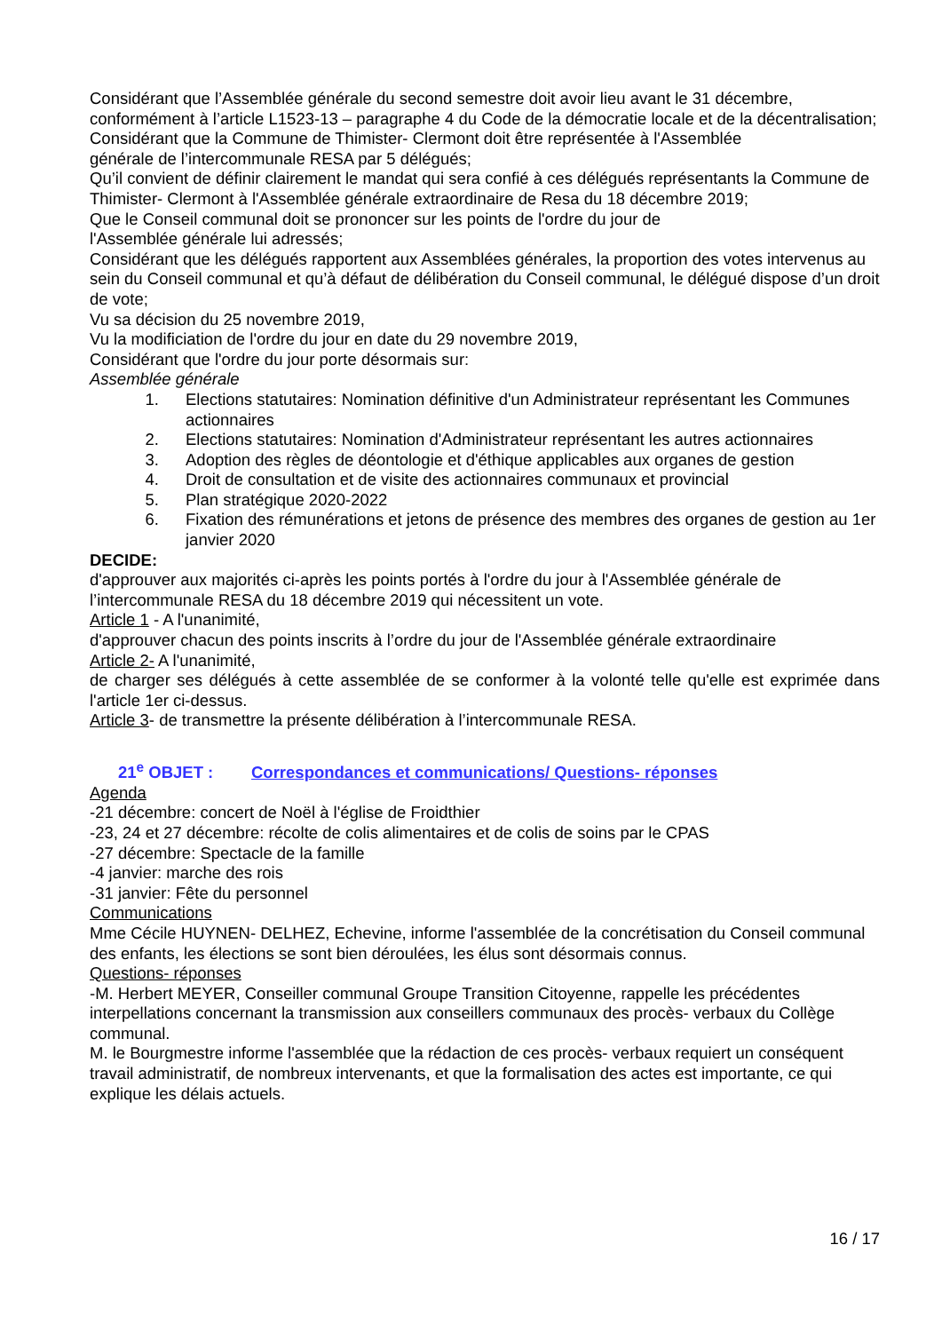Considérant que l’Assemblée générale du second semestre doit avoir lieu avant le 31 décembre, conformément à l’article L1523-13 – paragraphe 4 du Code de la démocratie locale et de la décentralisation;
Considérant que la Commune de Thimister- Clermont doit être représentée à l'Assemblée
générale de l’intercommunale RESA par 5 délégués;
Qu’il convient de définir clairement le mandat qui sera confié à ces délégués représentants la Commune de Thimister- Clermont à l'Assemblée générale extraordinaire de Resa du 18 décembre 2019;
Que le Conseil communal doit se prononcer sur les points de l'ordre du jour de
l'Assemblée générale lui adressés;
Considérant que les délégués rapportent aux Assemblées générales, la proportion des votes intervenus au sein du Conseil communal et qu’à défaut de délibération du Conseil communal, le délégué dispose d’un droit de vote;
Vu sa décision du 25 novembre 2019,
Vu la modificiation de l'ordre du jour en date du 29 novembre 2019,
Considérant que l'ordre du jour porte désormais sur:
Assemblée générale
1. Elections statutaires: Nomination définitive d'un Administrateur représentant les Communes actionnaires
2. Elections statutaires: Nomination d'Administrateur représentant les autres actionnaires
3. Adoption des règles de déontologie et d'éthique applicables aux organes de gestion
4. Droit de consultation et de visite des actionnaires communaux et provincial
5. Plan stratégique 2020-2022
6. Fixation des rémunérations et jetons de présence des membres des organes de gestion au 1er janvier 2020
DECIDE:
d'approuver aux majorités ci-après les points portés à l'ordre du jour à l'Assemblée générale de l’intercommunale RESA du 18 décembre 2019 qui nécessitent un vote.
Article 1 - A l'unanimité,
d'approuver chacun des points inscrits à l’ordre du jour de l'Assemblée générale extraordinaire
Article 2- A l'unanimité,
de charger ses délégués à cette assemblée de se conformer à la volonté telle qu'elle est exprimée dans l'article 1er ci-dessus.
Article 3- de transmettre la présente délibération à l’intercommunale RESA.
21<sup>e</sup> OBJET : Correspondances et communications/ Questions- réponses
Agenda
-21 décembre: concert de Noël à l'église de Froidthier
-23, 24 et 27 décembre: récolte de colis alimentaires et de colis de soins par le CPAS
-27 décembre: Spectacle de la famille
-4 janvier: marche des rois
-31 janvier: Fête du personnel
Communications
Mme Cécile HUYNEN- DELHEZ, Echevine, informe l'assemblée de la concrétisation du Conseil communal des enfants, les élections se sont bien déroulées, les élus sont désormais connus.
Questions- réponses
-M. Herbert MEYER, Conseiller communal Groupe Transition Citoyenne, rappelle les précédentes interpellations concernant la transmission aux conseillers communaux des procès- verbaux du Collège communal.
M. le Bourgmestre informe l'assemblée que la rédaction de ces procès- verbaux requiert un conséquent travail administratif, de nombreux intervenants, et que la formalisation des actes est importante, ce qui explique les délais actuels.
16 / 17